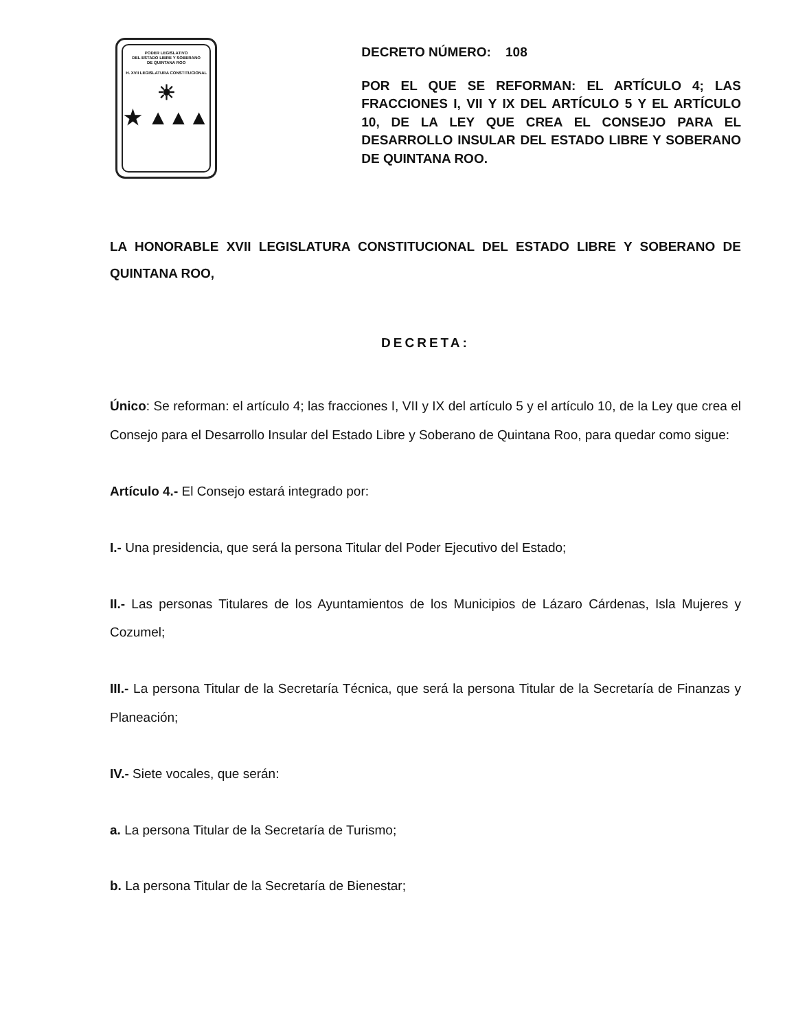PODER LEGISLATIVO
DEL ESTADO LIBRE Y SOBERANO
DE QUINTANA ROO
H. XVII LEGISLATURA CONSTITUCIONAL
☀
★ ▲▲▲
DECRETO NÚMERO: 108
POR EL QUE SE REFORMAN: EL ARTÍCULO 4; LAS FRACCIONES I, VII Y IX DEL ARTÍCULO 5 Y EL ARTÍCULO 10, DE LA LEY QUE CREA EL CONSEJO PARA EL DESARROLLO INSULAR DEL ESTADO LIBRE Y SOBERANO DE QUINTANA ROO.
LA HONORABLE XVII LEGISLATURA CONSTITUCIONAL DEL ESTADO LIBRE Y SOBERANO DE QUINTANA ROO,
DECRETA:
Único: Se reforman: el artículo 4; las fracciones I, VII y IX del artículo 5 y el artículo 10, de la Ley que crea el Consejo para el Desarrollo Insular del Estado Libre y Soberano de Quintana Roo, para quedar como sigue:
Artículo 4.- El Consejo estará integrado por:
I.- Una presidencia, que será la persona Titular del Poder Ejecutivo del Estado;
II.- Las personas Titulares de los Ayuntamientos de los Municipios de Lázaro Cárdenas, Isla Mujeres y Cozumel;
III.- La persona Titular de la Secretaría Técnica, que será la persona Titular de la Secretaría de Finanzas y Planeación;
IV.- Siete vocales, que serán:
a. La persona Titular de la Secretaría de Turismo;
b. La persona Titular de la Secretaría de Bienestar;